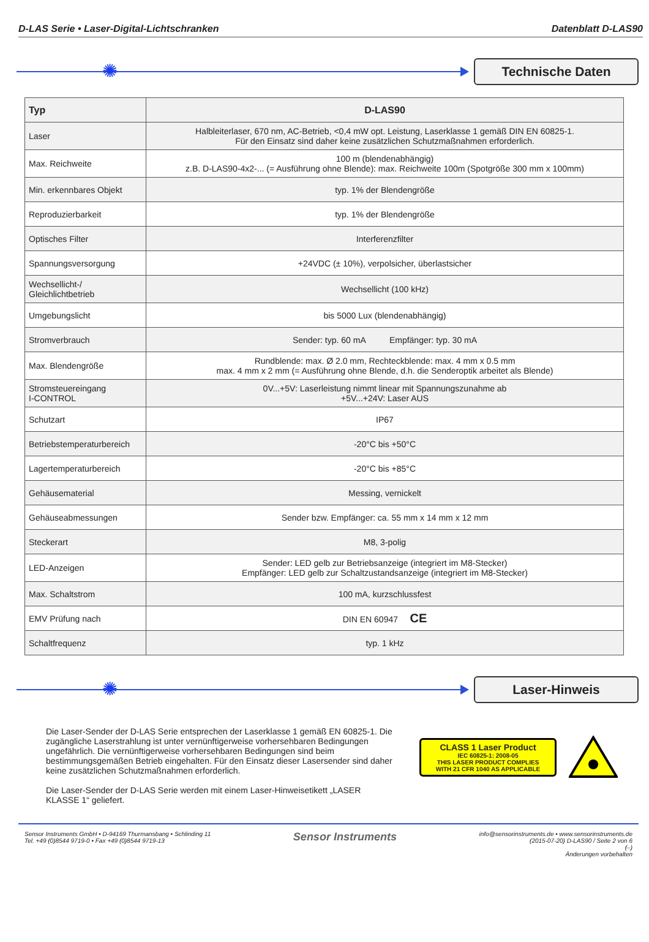D-LAS Serie • Laser-Digital-Lichtschranken Datenblatt D-LAS90
✺
Technische Daten
| Typ | D-LAS90 |
| --- | --- |
| Laser | Halbleiterlaser, 670 nm, AC-Betrieb, <0,4 mW opt. Leistung, Laserklasse 1 gemäß DIN EN 60825-1. Für den Einsatz sind daher keine zusätzlichen Schutzmaßnahmen erforderlich. |
| Max. Reichweite | 100 m (blendenabhängig) z.B. D-LAS90-4x2-... (= Ausführung ohne Blende): max. Reichweite 100m (Spotgröße 300 mm x 100mm) |
| Min. erkennbares Objekt | typ. 1% der Blendengröße |
| Reproduzierbarkeit | typ. 1% der Blendengröße |
| Optisches Filter | Interferenzfilter |
| Spannungsversorgung | +24VDC (± 10%), verpolsicher, überlastsicher |
| Wechsellicht-/ Gleichlichtbetrieb | Wechsellicht (100 kHz) |
| Umgebungslicht | bis 5000 Lux (blendenabhängig) |
| Stromverbrauch | Sender: typ. 60 mA Empfänger: typ. 30 mA |
| Max. Blendengröße | Rundblende: max. Ø 2.0 mm, Rechteckblende: max. 4 mm x 0.5 mm max. 4 mm x 2 mm (= Ausführung ohne Blende, d.h. die Senderoptik arbeitet als Blende) |
| Stromsteuereingang I-CONTROL | 0V...+5V: Laserleistung nimmt linear mit Spannungszunahme ab +5V...+24V: Laser AUS |
| Schutzart | IP67 |
| Betriebstemperaturbereich | -20°C bis +50°C |
| Lagertemperaturbereich | -20°C bis +85°C |
| Gehäusematerial | Messing, vernickelt |
| Gehäuseabmessungen | Sender bzw. Empfänger: ca. 55 mm x 14 mm x 12 mm |
| Steckerart | M8, 3-polig |
| LED-Anzeigen | Sender: LED gelb zur Betriebsanzeige (integriert im M8-Stecker) Empfänger: LED gelb zur Schaltzustandsanzeige (integriert im M8-Stecker) |
| Max. Schaltstrom | 100 mA, kurzschlussfest |
| EMV Prüfung nach | DIN EN 60947 CE |
| Schaltfrequenz | typ. 1 kHz |
✺
Laser-Hinweis
Die Laser-Sender der D-LAS Serie entsprechen der Laserklasse 1 gemäß EN 60825-1. Die zugängliche Laserstrahlung ist unter vernünftigerweise vorhersehbaren Bedingungen ungefährlich. Die vernünftigerweise vorhersehbaren Bedingungen sind beim bestimmungsgemäßen Betrieb eingehalten. Für den Einsatz dieser Lasersender sind daher keine zusätzlichen Schutzmaßnahmen erforderlich.
Die Laser-Sender der D-LAS Serie werden mit einem Laser-Hinweisetikett „LASER KLASSE 1“ geliefert.
CLASS 1 Laser Product
IEC 60825-1: 2008-05
THIS LASER PRODUCT COMPLIES
WITH 21 CFR 1040 AS APPLICABLE
Sensor Instruments GmbH • D-94169 Thurmansbang • Schlinding 11
Tel. +49 (0)8544 9719-0 • Fax +49 (0)8544 9719-13
Sensor Instruments
info@sensorinstruments.de • www.sensorinstruments.de
(2015-07-20) D-LAS90 / Seite 2 von 6
(–)
Änderungen vorbehalten